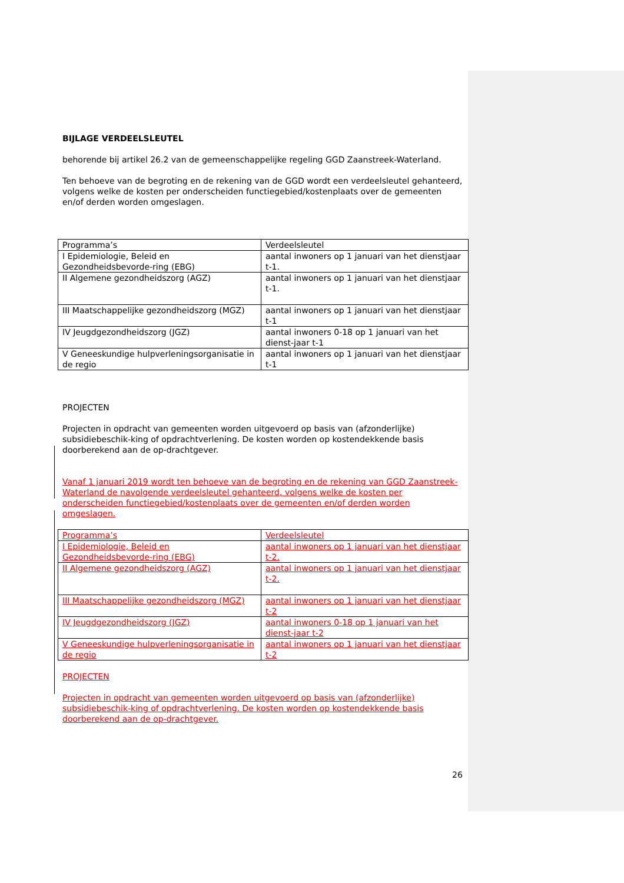BIJLAGE VERDEELSLEUTEL
behorende bij artikel 26.2 van de gemeenschappelijke regeling GGD Zaanstreek-Waterland.
Ten behoeve van de begroting en de rekening van de GGD wordt een verdeelsleutel gehanteerd, volgens welke de kosten per onderscheiden functiegebied/kostenplaats over de gemeenten en/of derden worden omgeslagen.
| Programma’s | Verdeelsleutel |
| I Epidemiologie, Beleid en Gezondheidsbevorde-ring (EBG) | aantal inwoners op 1 januari van het dienstjaar t-1. |
| II Algemene gezondheidszorg (AGZ) | aantal inwoners op 1 januari van het dienstjaar t-1. |
| III Maatschappelijke gezondheidszorg (MGZ) | aantal inwoners op 1 januari van het dienstjaar t-1 |
| IV Jeugdgezondheidszorg (JGZ) | aantal inwoners 0-18 op 1 januari van het dienst-jaar t-1 |
| V Geneeskundige hulpverleningsorganisatie in de regio | aantal inwoners op 1 januari van het dienstjaar t-1 |
PROJECTEN
Projecten in opdracht van gemeenten worden uitgevoerd op basis van (afzonderlijke) subsidiebeschik-king of opdrachtverlening. De kosten worden op kostendekkende basis doorberekend aan de op-drachtgever.
Vanaf 1 januari 2019 wordt ten behoeve van de begroting en de rekening van GGD Zaanstreek-Waterland de navolgende verdeelsleutel gehanteerd, volgens welke de kosten per onderscheiden functiegebied/kostenplaats over de gemeenten en/of derden worden omgeslagen.
| Programma’s | Verdeelsleutel |
| I Epidemiologie, Beleid en Gezondheidsbevorde-ring (EBG) | aantal inwoners op 1 januari van het dienstjaar t-2. |
| II Algemene gezondheidszorg (AGZ) | aantal inwoners op 1 januari van het dienstjaar t-2. |
| III Maatschappelijke gezondheidszorg (MGZ) | aantal inwoners op 1 januari van het dienstjaar t-2 |
| IV Jeugdgezondheidszorg (JGZ) | aantal inwoners 0-18 op 1 januari van het dienst-jaar t-2 |
| V Geneeskundige hulpverleningsorganisatie in de regio | aantal inwoners op 1 januari van het dienstjaar t-2 |
PROJECTEN
Projecten in opdracht van gemeenten worden uitgevoerd op basis van (afzonderlijke) subsidiebeschik-king of opdrachtverlening. De kosten worden op kostendekkende basis doorberekend aan de op-drachtgever.
26